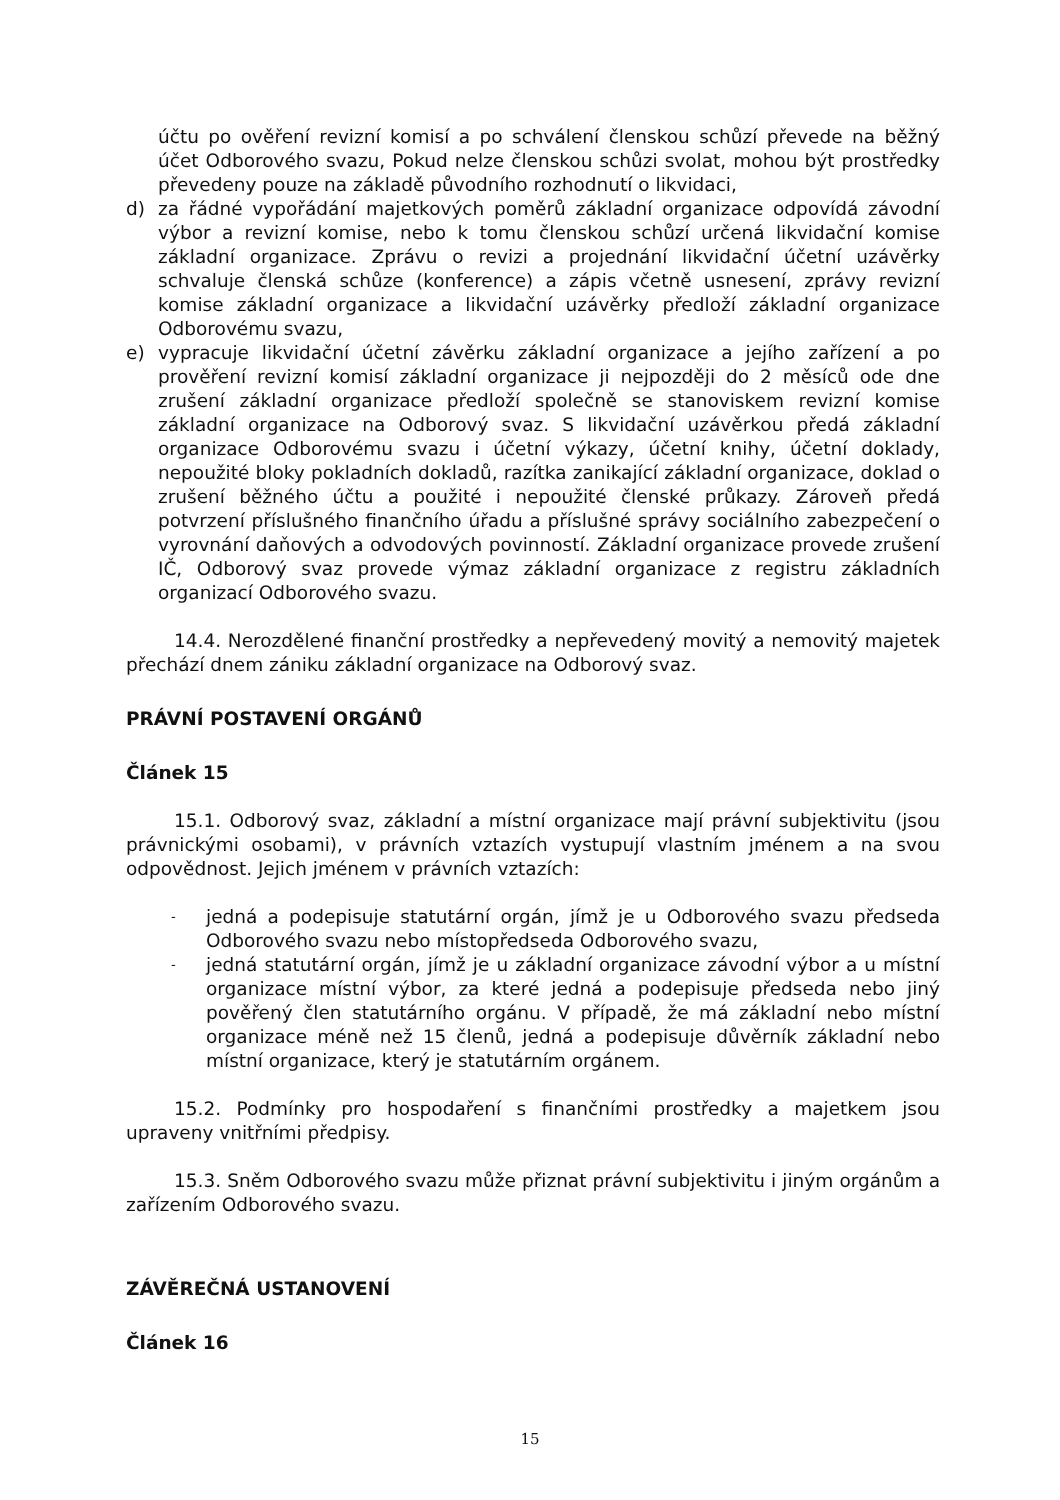účtu po ověření revizní komisí a po schválení členskou schůzí převede na běžný účet Odborového svazu, Pokud nelze členskou schůzi svolat, mohou být prostředky převedeny pouze na základě původního rozhodnutí o likvidaci,
d) za řádné vypořádání majetkových poměrů základní organizace odpovídá závodní výbor a revizní komise, nebo k tomu členskou schůzí určená likvidační komise základní organizace. Zprávu o revizi a projednání likvidační účetní uzávěrky schvaluje členská schůze (konference) a zápis včetně usnesení, zprávy revizní komise základní organizace a likvidační uzávěrky předloží základní organizace Odborovému svazu,
e) vypracuje likvidační účetní závěrku základní organizace a jejího zařízení a po prověření revizní komisí základní organizace ji nejpozději do 2 měsíců ode dne zrušení základní organizace předloží společně se stanoviskem revizní komise základní organizace na Odborový svaz. S likvidační uzávěrkou předá základní organizace Odborovému svazu i účetní výkazy, účetní knihy, účetní doklady, nepoužité bloky pokladních dokladů, razítka zanikající základní organizace, doklad o zrušení běžného účtu a použité i nepoužité členské průkazy. Zároveň předá potvrzení příslušného finančního úřadu a příslušné správy sociálního zabezpečení o vyrovnání daňových a odvodových povinností. Základní organizace provede zrušení IČ, Odborový svaz provede výmaz základní organizace z registru základních organizací Odborového svazu.
14.4. Nerozdělené finanční prostředky a nepřevedený movitý a nemovitý majetek přechází dnem zániku základní organizace na Odborový svaz.
PRÁVNÍ POSTAVENÍ ORGÁNŮ
Článek 15
15.1. Odborový svaz, základní a místní organizace mají právní subjektivitu (jsou právnickými osobami), v právních vztazích vystupují vlastním jménem a na svou odpovědnost. Jejich jménem v právních vztazích:
- jedná a podepisuje statutární orgán, jímž je u Odborového svazu předseda Odborového svazu nebo místopředseda Odborového svazu,
- jedná statutární orgán, jímž je u základní organizace závodní výbor a u místní organizace místní výbor, za které jedná a podepisuje předseda nebo jiný pověřený člen statutárního orgánu. V případě, že má základní nebo místní organizace méně než 15 členů, jedná a podepisuje důvěrník základní nebo místní organizace, který je statutárním orgánem.
15.2. Podmínky pro hospodaření s finančními prostředky a majetkem jsou upraveny vnitřními předpisy.
15.3. Sněm Odborového svazu může přiznat právní subjektivitu i jiným orgánům a zařízením Odborového svazu.
ZÁVĚREČNÁ USTANOVENÍ
Článek 16
15